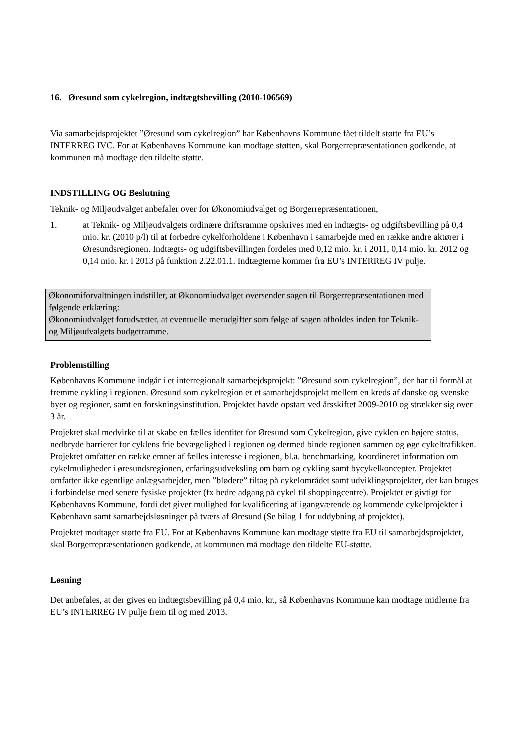16. Øresund som cykelregion, indtægtsbevilling (2010-106569)
Via samarbejdsprojektet ”Øresund som cykelregion” har Københavns Kommune fået tildelt støtte fra EU’s INTERREG IVC. For at Københavns Kommune kan modtage støtten, skal Borgerrepræsentationen godkende, at kommunen må modtage den tildelte støtte.
INDSTILLING OG Beslutning
Teknik- og Miljøudvalget anbefaler over for Økonomiudvalget og Borgerrepræsentationen,
1. at Teknik- og Miljøudvalgets ordinære driftsramme opskrives med en indtægts- og udgiftsbevilling på 0,4 mio. kr. (2010 p/l) til at forbedre cykelforholdene i København i samarbejde med en række andre aktører i Øresundsregionen. Indtægts- og udgiftsbevillingen fordeles med 0,12 mio. kr. i 2011, 0,14 mio. kr. 2012 og 0,14 mio. kr. i 2013 på funktion 2.22.01.1. Indtægterne kommer fra EU’s INTERREG IV pulje.
Økonomiforvaltningen indstiller, at Økonomiudvalget oversender sagen til Borgerrepræsentationen med følgende erklæring:
Økonomiudvalget forudsætter, at eventuelle merudgifter som følge af sagen afholdes inden for Teknik- og Miljøudvalgets budgetramme.
Problemstilling
Københavns Kommune indgår i et interregionalt samarbejdsprojekt: ”Øresund som cykelregion”, der har til formål at fremme cykling i regionen. Øresund som cykelregion er et samarbejdsprojekt mellem en kreds af danske og svenske byer og regioner, samt en forskningsinstitution. Projektet havde opstart ved årsskiftet 2009-2010 og strækker sig over 3 år.
Projektet skal medvirke til at skabe en fælles identitet for Øresund som Cykelregion, give cyklen en højere status, nedbryde barrierer for cyklens frie bevægelighed i regionen og dermed binde regionen sammen og øge cykeltrafikken. Projektet omfatter en række emner af fælles interesse i regionen, bl.a. benchmarking, koordineret information om cykelmuligheder i øresundsregionen, erfaringsudveksling om børn og cykling samt bycykelkoncepter. Projektet omfatter ikke egentlige anlægsarbejder, men ”blødere” tiltag på cykelområdet samt udviklingsprojekter, der kan bruges i forbindelse med senere fysiske projekter (fx bedre adgang på cykel til shoppingcentre). Projektet er givtigt for Københavns Kommune, fordi det giver mulighed for kvalificering af igangværende og kommende cykelprojekter i København samt samarbejdsløsninger på tværs af Øresund (Se bilag 1 for uddybning af projektet).
Projektet modtager støtte fra EU. For at Københavns Kommune kan modtage støtte fra EU til samarbejdsprojektet, skal Borgerrepræsentationen godkende, at kommunen må modtage den tildelte EU-støtte.
Løsning
Det anbefales, at der gives en indtægtsbevilling på 0,4 mio. kr., så Københavns Kommune kan modtage midlerne fra EU’s INTERREG IV pulje frem til og med 2013.